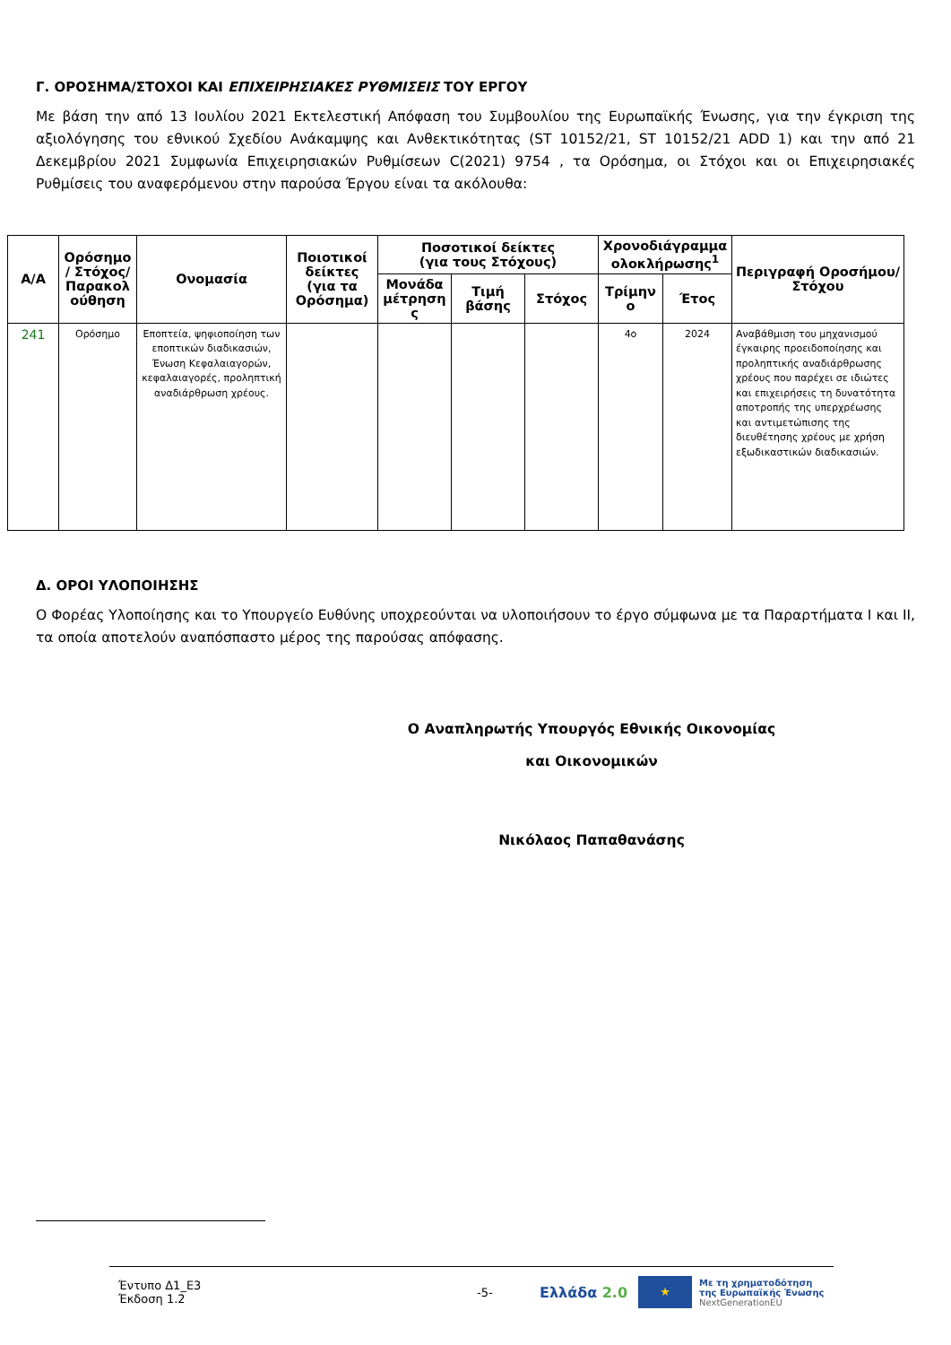Γ. ΟΡΟΣΗΜΑ/ΣΤΟΧΟΙ ΚΑΙ ΕΠΙΧΕΙΡΗΣΙΑΚΕΣ ΡΥΘΜΙΣΕΙΣ ΤΟΥ ΕΡΓΟΥ
Με βάση την από 13 Ιουλίου 2021 Εκτελεστική Απόφαση του Συμβουλίου της Ευρωπαϊκής Ένωσης, για την έγκριση της αξιολόγησης του εθνικού Σχεδίου Ανάκαμψης και Ανθεκτικότητας (ST 10152/21, ST 10152/21 ADD 1) και την από 21 Δεκεμβρίου 2021 Συμφωνία Επιχειρησιακών Ρυθμίσεων C(2021) 9754 , τα Ορόσημα, οι Στόχοι και οι Επιχειρησιακές Ρυθμίσεις του αναφερόμενου στην παρούσα Έργου είναι τα ακόλουθα:
| Α/Α | Ορόσημο / Στόχος/ Παρακολ ούθηση | Ονομασία | Ποιοτικοί δείκτες (για τα Ορόσημα) | Ποσοτικοί δείκτες (για τους Στόχους) | | | Χρονοδιάγραμμα ολοκλήρωσης<sup>1</sup> | | Περιγραφή Οροσήμου/ Στόχου |
| --- | --- | --- | --- | --- | --- | --- | --- | --- | --- |
| | | | | Μονάδα μέτρηση ς | Τιμή βάσης | Στόχος | Τρίμην ο | Έτος | |
| 241 | Ορόσημο | Εποπτεία, ψηφιοποίηση των εποπτικών διαδικασιών, Ένωση Κεφαλαιαγορών, κεφαλαιαγορές, προληπτική αναδιάρθρωση χρέους. | | | | | 4ο | 2024 | Αναβάθμιση του μηχανισμού έγκαιρης προειδοποίησης και προληπτικής αναδιάρθρωσης χρέους που παρέχει σε ιδιώτες και επιχειρήσεις τη δυνατότητα αποτροπής της υπερχρέωσης και αντιμετώπισης της διευθέτησης χρέους με χρήση εξωδικαστικών διαδικασιών. |
Δ. ΟΡΟΙ ΥΛΟΠΟΙΗΣΗΣ
Ο Φορέας Υλοποίησης και το Υπουργείο Ευθύνης υποχρεούνται να υλοποιήσουν το έργο σύμφωνα με τα Παραρτήματα Ι και ΙΙ, τα οποία αποτελούν αναπόσπαστο μέρος της παρούσας απόφασης.
Ο Αναπληρωτής Υπουργός Εθνικής Οικονομίας
και Οικονομικών
Νικόλαος Παπαθανάσης
Έντυπο Δ1_Ε3
Έκδοση 1.2
-5-
Ελλάδα 2.0
★
Με τη χρηματοδότηση
της Ευρωπαϊκής Ένωσης
NextGenerationEU